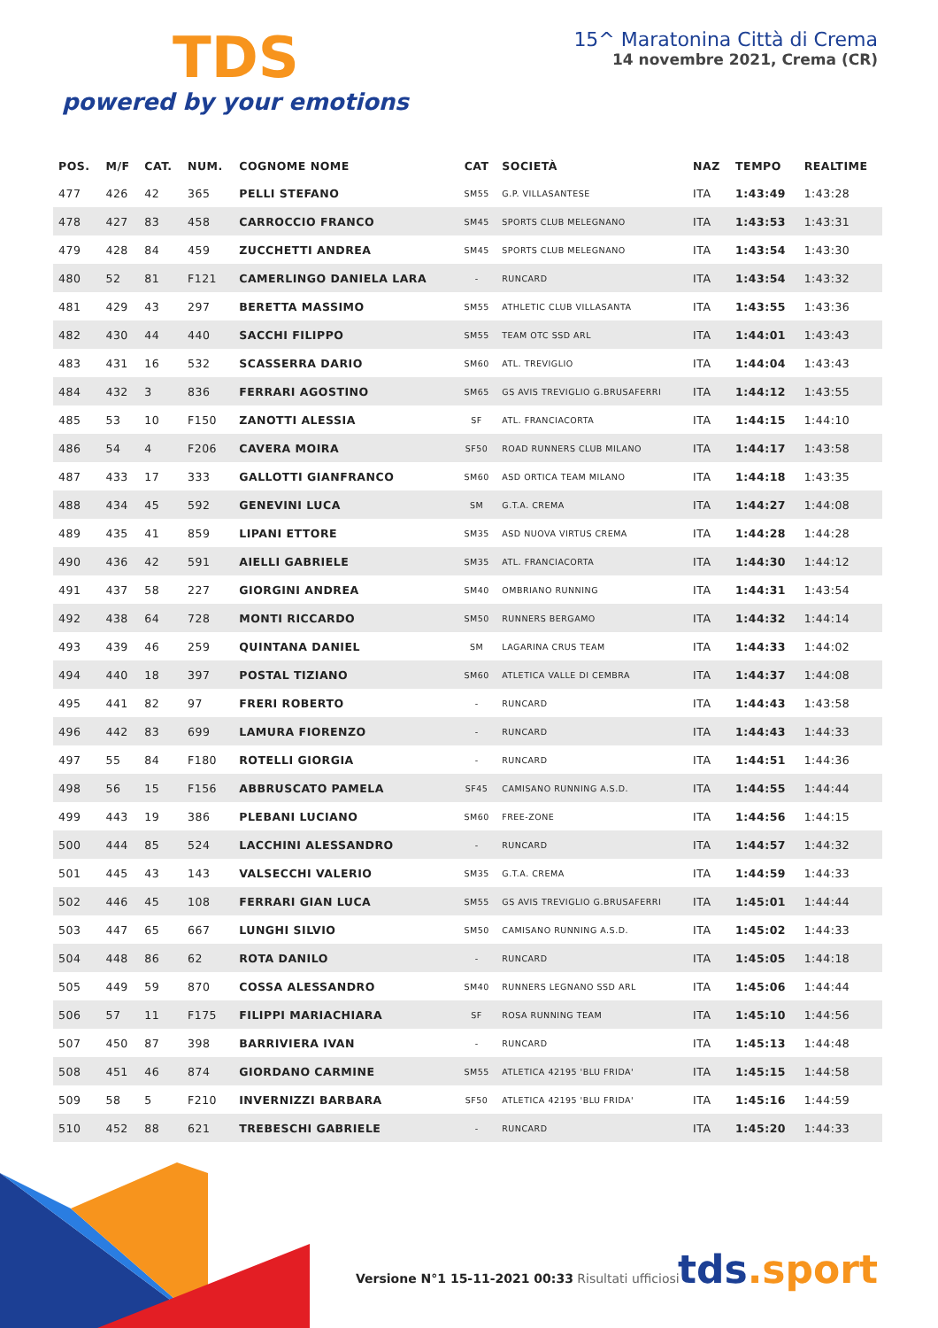TDS
powered by your emotions
15^ Maratonina Città di Crema
14 novembre 2021, Crema (CR)
| POS. | M/F | CAT. | NUM. | COGNOME NOME | CAT | SOCIETÀ | NAZ | TEMPO | REALTIME |
| --- | --- | --- | --- | --- | --- | --- | --- | --- | --- |
| 477 | 426 | 42 | 365 | PELLI STEFANO | SM55 | G.P. VILLASANTESE | ITA | 1:43:49 | 1:43:28 |
| 478 | 427 | 83 | 458 | CARROCCIO FRANCO | SM45 | SPORTS CLUB MELEGNANO | ITA | 1:43:53 | 1:43:31 |
| 479 | 428 | 84 | 459 | ZUCCHETTI ANDREA | SM45 | SPORTS CLUB MELEGNANO | ITA | 1:43:54 | 1:43:30 |
| 480 | 52 | 81 | F121 | CAMERLINGO DANIELA LARA | - | RUNCARD | ITA | 1:43:54 | 1:43:32 |
| 481 | 429 | 43 | 297 | BERETTA MASSIMO | SM55 | ATHLETIC CLUB VILLASANTA | ITA | 1:43:55 | 1:43:36 |
| 482 | 430 | 44 | 440 | SACCHI FILIPPO | SM55 | TEAM OTC SSD ARL | ITA | 1:44:01 | 1:43:43 |
| 483 | 431 | 16 | 532 | SCASSERRA DARIO | SM60 | ATL. TREVIGLIO | ITA | 1:44:04 | 1:43:43 |
| 484 | 432 | 3 | 836 | FERRARI AGOSTINO | SM65 | GS AVIS TREVIGLIO G.BRUSAFERRI | ITA | 1:44:12 | 1:43:55 |
| 485 | 53 | 10 | F150 | ZANOTTI ALESSIA | SF | ATL. FRANCIACORTA | ITA | 1:44:15 | 1:44:10 |
| 486 | 54 | 4 | F206 | CAVERA MOIRA | SF50 | ROAD RUNNERS CLUB MILANO | ITA | 1:44:17 | 1:43:58 |
| 487 | 433 | 17 | 333 | GALLOTTI GIANFRANCO | SM60 | ASD ORTICA TEAM MILANO | ITA | 1:44:18 | 1:43:35 |
| 488 | 434 | 45 | 592 | GENEVINI LUCA | SM | G.T.A. CREMA | ITA | 1:44:27 | 1:44:08 |
| 489 | 435 | 41 | 859 | LIPANI ETTORE | SM35 | ASD NUOVA VIRTUS CREMA | ITA | 1:44:28 | 1:44:28 |
| 490 | 436 | 42 | 591 | AIELLI GABRIELE | SM35 | ATL. FRANCIACORTA | ITA | 1:44:30 | 1:44:12 |
| 491 | 437 | 58 | 227 | GIORGINI ANDREA | SM40 | OMBRIANO RUNNING | ITA | 1:44:31 | 1:43:54 |
| 492 | 438 | 64 | 728 | MONTI RICCARDO | SM50 | RUNNERS BERGAMO | ITA | 1:44:32 | 1:44:14 |
| 493 | 439 | 46 | 259 | QUINTANA DANIEL | SM | LAGARINA CRUS TEAM | ITA | 1:44:33 | 1:44:02 |
| 494 | 440 | 18 | 397 | POSTAL TIZIANO | SM60 | ATLETICA VALLE DI CEMBRA | ITA | 1:44:37 | 1:44:08 |
| 495 | 441 | 82 | 97 | FRERI ROBERTO | - | RUNCARD | ITA | 1:44:43 | 1:43:58 |
| 496 | 442 | 83 | 699 | LAMURA FIORENZO | - | RUNCARD | ITA | 1:44:43 | 1:44:33 |
| 497 | 55 | 84 | F180 | ROTELLI GIORGIA | - | RUNCARD | ITA | 1:44:51 | 1:44:36 |
| 498 | 56 | 15 | F156 | ABBRUSCATO PAMELA | SF45 | CAMISANO RUNNING A.S.D. | ITA | 1:44:55 | 1:44:44 |
| 499 | 443 | 19 | 386 | PLEBANI LUCIANO | SM60 | FREE-ZONE | ITA | 1:44:56 | 1:44:15 |
| 500 | 444 | 85 | 524 | LACCHINI ALESSANDRO | - | RUNCARD | ITA | 1:44:57 | 1:44:32 |
| 501 | 445 | 43 | 143 | VALSECCHI VALERIO | SM35 | G.T.A. CREMA | ITA | 1:44:59 | 1:44:33 |
| 502 | 446 | 45 | 108 | FERRARI GIAN LUCA | SM55 | GS AVIS TREVIGLIO G.BRUSAFERRI | ITA | 1:45:01 | 1:44:44 |
| 503 | 447 | 65 | 667 | LUNGHI SILVIO | SM50 | CAMISANO RUNNING A.S.D. | ITA | 1:45:02 | 1:44:33 |
| 504 | 448 | 86 | 62 | ROTA DANILO | - | RUNCARD | ITA | 1:45:05 | 1:44:18 |
| 505 | 449 | 59 | 870 | COSSA ALESSANDRO | SM40 | RUNNERS LEGNANO SSD ARL | ITA | 1:45:06 | 1:44:44 |
| 506 | 57 | 11 | F175 | FILIPPI MARIACHIARA | SF | ROSA RUNNING TEAM | ITA | 1:45:10 | 1:44:56 |
| 507 | 450 | 87 | 398 | BARRIVIERA IVAN | - | RUNCARD | ITA | 1:45:13 | 1:44:48 |
| 508 | 451 | 46 | 874 | GIORDANO CARMINE | SM55 | ATLETICA 42195 'BLU FRIDA' | ITA | 1:45:15 | 1:44:58 |
| 509 | 58 | 5 | F210 | INVERNIZZI BARBARA | SF50 | ATLETICA 42195 'BLU FRIDA' | ITA | 1:45:16 | 1:44:59 |
| 510 | 452 | 88 | 621 | TREBESCHI GABRIELE | - | RUNCARD | ITA | 1:45:20 | 1:44:33 |
Versione N°1 15-11-2021 00:33 Risultati ufficiosi
tds.sport